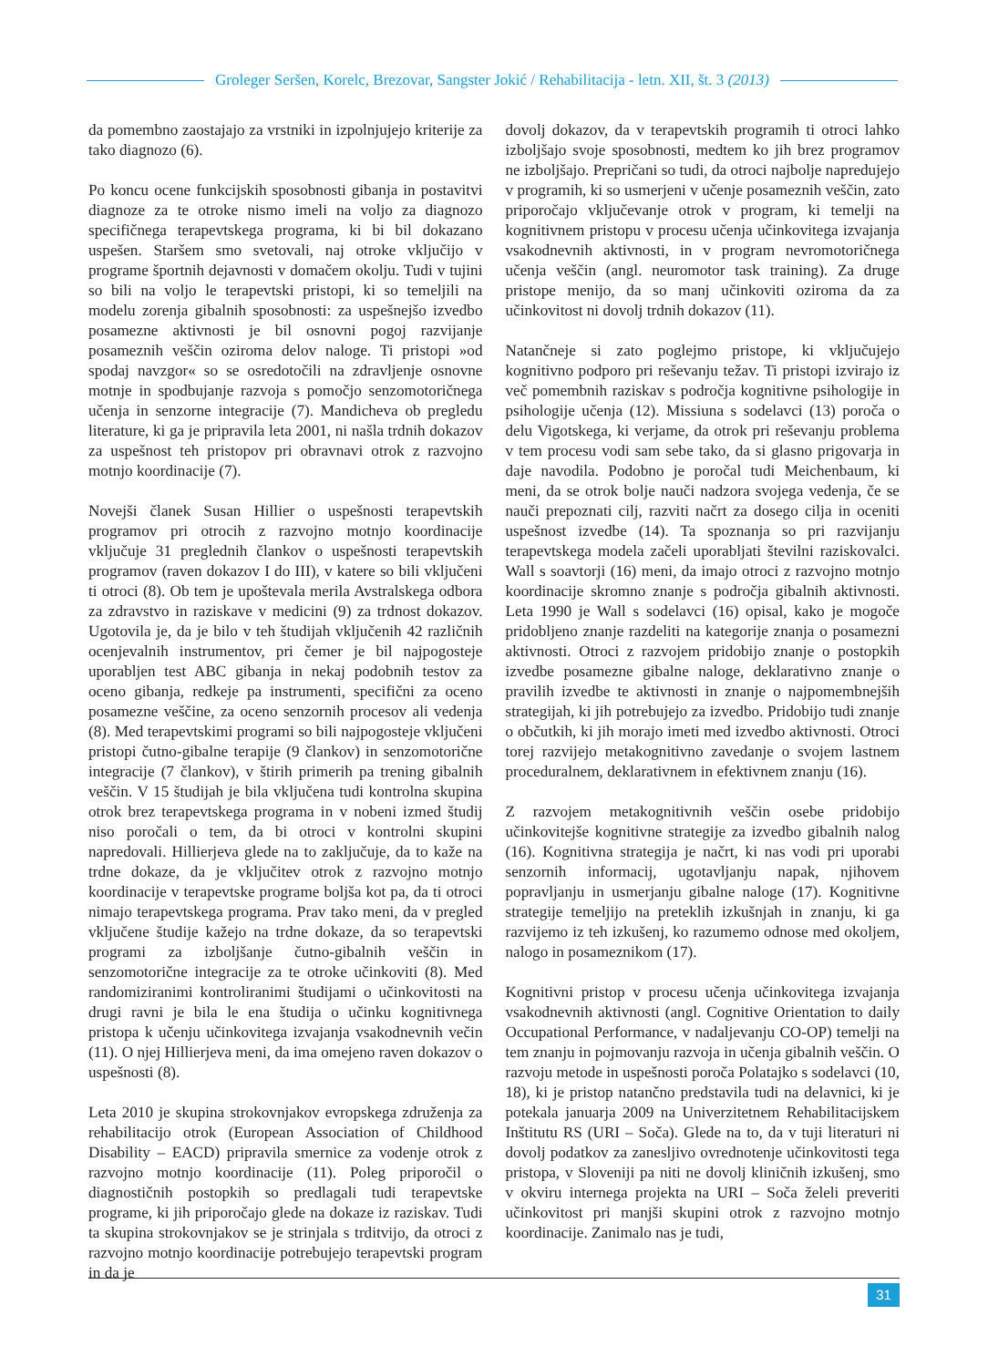Groleger Seršen, Korelc, Brezovar, Sangster Jokić / Rehabilitacija - letn. XII, št. 3 (2013)
da pomembno zaostajajo za vrstniki in izpolnjujejo kriterije za tako diagnozo (6).
Po koncu ocene funkcijskih sposobnosti gibanja in postavitvi diagnoze za te otroke nismo imeli na voljo za diagnozo specifičnega terapevtskega programa, ki bi bil dokazano uspešen. Staršem smo svetovali, naj otroke vključijo v programe športnih dejavnosti v domačem okolju. Tudi v tujini so bili na voljo le terapevtski pristopi, ki so temeljili na modelu zorenja gibalnih sposobnosti: za uspešnejšo izvedbo posamezne aktivnosti je bil osnovni pogoj razvijanje posameznih veščin oziroma delov naloge. Ti pristopi »od spodaj navzgor« so se osredotočili na zdravljenje osnovne motnje in spodbujanje razvoja s pomočjo senzomotoričnega učenja in senzorne integracije (7). Mandicheva ob pregledu literature, ki ga je pripravila leta 2001, ni našla trdnih dokazov za uspešnost teh pristopov pri obravnavi otrok z razvojno motnjo koordinacije (7).
Novejši članek Susan Hillier o uspešnosti terapevtskih programov pri otrocih z razvojno motnjo koordinacije vključuje 31 preglednih člankov o uspešnosti terapevtskih programov (raven dokazov I do III), v katere so bili vključeni ti otroci (8). Ob tem je upoštevala merila Avstralskega odbora za zdravstvo in raziskave v medicini (9) za trdnost dokazov. Ugotovila je, da je bilo v teh študijah vključenih 42 različnih ocenjevalnih instrumentov, pri čemer je bil najpogosteje uporabljen test ABC gibanja in nekaj podobnih testov za oceno gibanja, redkeje pa instrumenti, specifični za oceno posamezne veščine, za oceno senzornih procesov ali vedenja (8). Med terapevtskimi programi so bili najpogosteje vključeni pristopi čutno-gibalne terapije (9 člankov) in senzomotorične integracije (7 člankov), v štirih primerih pa trening gibalnih veščin. V 15 študijah je bila vključena tudi kontrolna skupina otrok brez terapevtskega programa in v nobeni izmed študij niso poročali o tem, da bi otroci v kontrolni skupini napredovali. Hillierjeva glede na to zaključuje, da to kaže na trdne dokaze, da je vključitev otrok z razvojno motnjo koordinacije v terapevtske programe boljša kot pa, da ti otroci nimajo terapevtskega programa. Prav tako meni, da v pregled vključene študije kažejo na trdne dokaze, da so terapevtski programi za izboljšanje čutno-gibalnih veščin in senzomotorične integracije za te otroke učinkoviti (8). Med randomiziranimi kontroliranimi študijami o učinkovitosti na drugi ravni je bila le ena študija o učinku kognitivnega pristopa k učenju učinkovitega izvajanja vsakodnevnih večin (11). O njej Hillierjeva meni, da ima omejeno raven dokazov o uspešnosti (8).
Leta 2010 je skupina strokovnjakov evropskega združenja za rehabilitacijo otrok (European Association of Childhood Disability – EACD) pripravila smernice za vodenje otrok z razvojno motnjo koordinacije (11). Poleg priporočil o diagnostičnih postopkih so predlagali tudi terapevtske programe, ki jih priporočajo glede na dokaze iz raziskav. Tudi ta skupina strokovnjakov se je strinjala s trditvijo, da otroci z razvojno motnjo koordinacije potrebujejo terapevtski program in da je
dovolj dokazov, da v terapevtskih programih ti otroci lahko izboljšajo svoje sposobnosti, medtem ko jih brez programov ne izboljšajo. Prepričani so tudi, da otroci najbolje napredujejo v programih, ki so usmerjeni v učenje posameznih veščin, zato priporočajo vključevanje otrok v program, ki temelji na kognitivnem pristopu v procesu učenja učinkovitega izvajanja vsakodnevnih aktivnosti, in v program nevromotoričnega učenja veščin (angl. neuromotor task training). Za druge pristope menijo, da so manj učinkoviti oziroma da za učinkovitost ni dovolj trdnih dokazov (11).
Natančneje si zato poglejmo pristope, ki vključujejo kognitivno podporo pri reševanju težav. Ti pristopi izvirajo iz več pomembnih raziskav s področja kognitivne psihologije in psihologije učenja (12). Missiuna s sodelavci (13) poroča o delu Vigotskega, ki verjame, da otrok pri reševanju problema v tem procesu vodi sam sebe tako, da si glasno prigovarja in daje navodila. Podobno je poročal tudi Meichenbaum, ki meni, da se otrok bolje nauči nadzora svojega vedenja, če se nauči prepoznati cilj, razviti načrt za dosego cilja in oceniti uspešnost izvedbe (14). Ta spoznanja so pri razvijanju terapevtskega modela začeli uporabljati številni raziskovalci. Wall s soavtorji (16) meni, da imajo otroci z razvojno motnjo koordinacije skromno znanje s področja gibalnih aktivnosti. Leta 1990 je Wall s sodelavci (16) opisal, kako je mogoče pridobljeno znanje razdeliti na kategorije znanja o posamezni aktivnosti. Otroci z razvojem pridobijo znanje o postopkih izvedbe posamezne gibalne naloge, deklarativno znanje o pravilih izvedbe te aktivnosti in znanje o najpomembnejših strategijah, ki jih potrebujejo za izvedbo. Pridobijo tudi znanje o občutkih, ki jih morajo imeti med izvedbo aktivnosti. Otroci torej razvijejo metakognitivno zavedanje o svojem lastnem proceduralnem, deklarativnem in efektivnem znanju (16).
Z razvojem metakognitivnih veščin osebe pridobijo učinkovitejše kognitivne strategije za izvedbo gibalnih nalog (16). Kognitivna strategija je načrt, ki nas vodi pri uporabi senzornih informacij, ugotavljanju napak, njihovem popravljanju in usmerjanju gibalne naloge (17). Kognitivne strategije temeljijo na preteklih izkušnjah in znanju, ki ga razvijemo iz teh izkušenj, ko razumemo odnose med okoljem, nalogo in posameznikom (17).
Kognitivni pristop v procesu učenja učinkovitega izvajanja vsakodnevnih aktivnosti (angl. Cognitive Orientation to daily Occupational Performance, v nadaljevanju CO-OP) temelji na tem znanju in pojmovanju razvoja in učenja gibalnih veščin. O razvoju metode in uspešnosti poroča Polatajko s sodelavci (10, 18), ki je pristop natančno predstavila tudi na delavnici, ki je potekala januarja 2009 na Univerzitetnem Rehabilitacijskem Inštitutu RS (URI – Soča). Glede na to, da v tuji literaturi ni dovolj podatkov za zanesljivo ovrednotenje učinkovitosti tega pristopa, v Sloveniji pa niti ne dovolj kliničnih izkušenj, smo v okviru internega projekta na URI – Soča želeli preveriti učinkovitost pri manjši skupini otrok z razvojno motnjo koordinacije. Zanimalo nas je tudi,
31